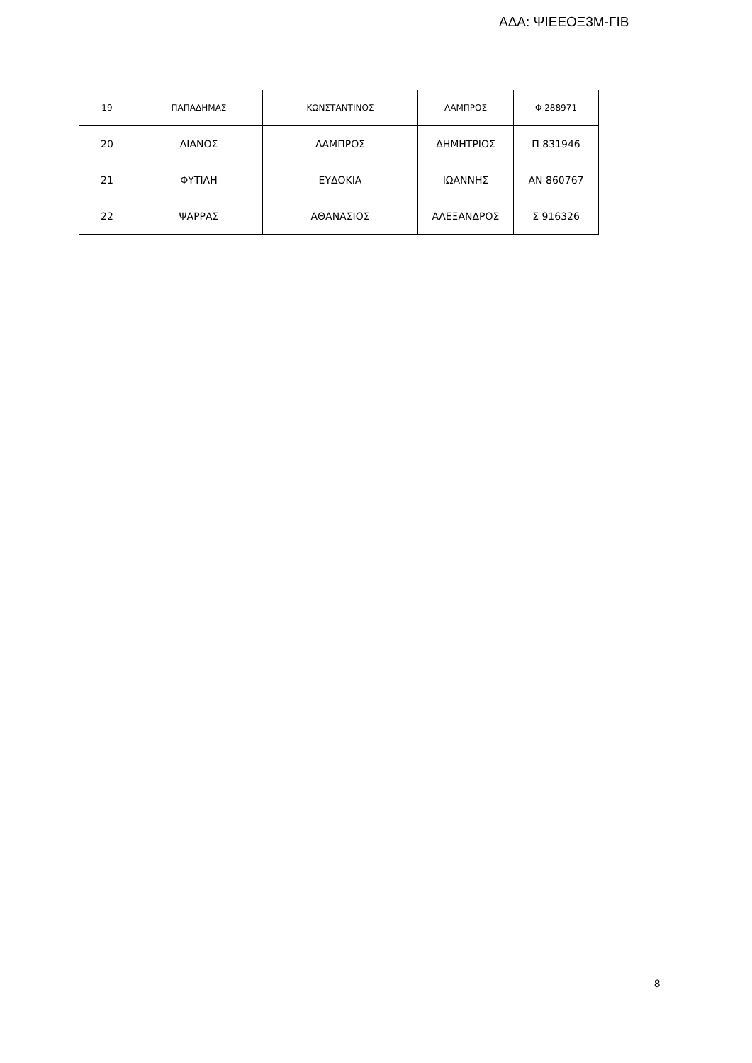ΑΔΑ: ΨΙΕΕΟΞ3Μ-ΓΙΒ
| 19 | ΠΑΠΑΔΗΜΑΣ | ΚΩΝΣΤΑΝΤΙΝΟΣ | ΛΑΜΠΡΟΣ | Φ 288971 |
| 20 | ΛΙΑΝΟΣ | ΛΑΜΠΡΟΣ | ΔΗΜΗΤΡΙΟΣ | Π 831946 |
| 21 | ΦΥΤΙΛΗ | ΕΥΔΟΚΙΑ | ΙΩΑΝΝΗΣ | ΑΝ 860767 |
| 22 | ΨΑΡΡΑΣ | ΑΘΑΝΑΣΙΟΣ | ΑΛΕΞΑΝΔΡΟΣ | Σ 916326 |
8